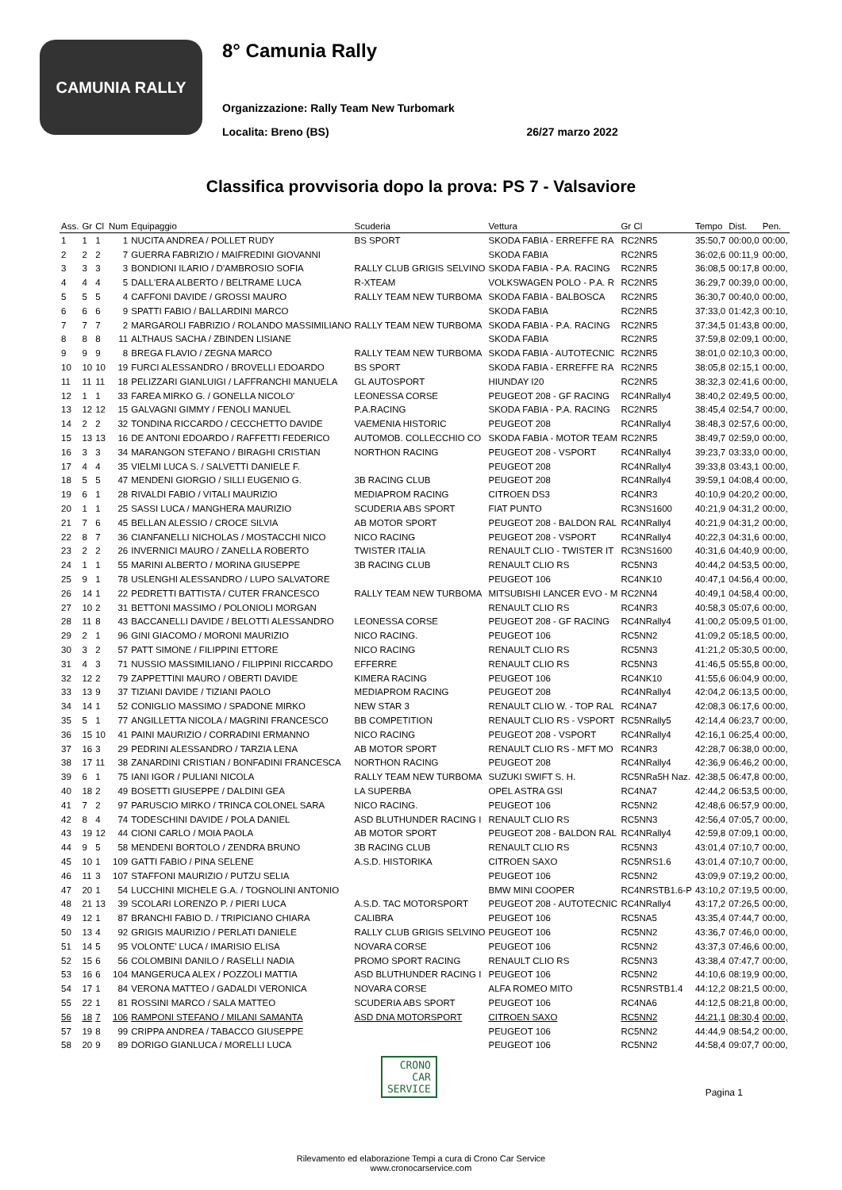CAMUNIA RALLY
8° Camunia Rally
Organizzazione: Rally Team New Turbomark
Localita: Breno (BS) 26/27 marzo 2022
Classifica provvisoria dopo la prova: PS 7 - Valsaviore
| Ass. | Gr | Cl | Num | Equipaggio | Scuderia | Vettura | Gr Cl | Tempo | Dist. | Pen. |
| --- | --- | --- | --- | --- | --- | --- | --- | --- | --- | --- |
| 1 | 1 | 1 | 1 | NUCITA ANDREA / POLLET RUDY | BS SPORT | SKODA FABIA - ERREFFE RA | RC2NR5 | 35:50,7 | 00:00,0 | 00:00, |
| 2 | 2 | 2 | 7 | GUERRA FABRIZIO / MAIFREDINI GIOVANNI | | SKODA FABIA | RC2NR5 | 36:02,6 | 00:11,9 | 00:00, |
| 3 | 3 | 3 | 3 | BONDIONI ILARIO / D'AMBROSIO SOFIA | RALLY CLUB GRIGIS SELVINO | SKODA FABIA - P.A. RACING | RC2NR5 | 36:08,5 | 00:17,8 | 00:00, |
| 4 | 4 | 4 | 5 | DALL'ERA ALBERTO / BELTRAME LUCA | R-XTEAM | VOLKSWAGEN POLO - P.A. R | RC2NR5 | 36:29,7 | 00:39,0 | 00:00, |
| 5 | 5 | 5 | 4 | CAFFONI DAVIDE / GROSSI MAURO | RALLY TEAM NEW TURBOMA | SKODA FABIA - BALBOSCA | RC2NR5 | 36:30,7 | 00:40,0 | 00:00, |
| 6 | 6 | 6 | 9 | SPATTI FABIO / BALLARDINI MARCO | | SKODA FABIA | RC2NR5 | 37:33,0 | 01:42,3 | 00:10, |
| 7 | 7 | 7 | 2 | MARGAROLI FABRIZIO / ROLANDO MASSIMILIANO | RALLY TEAM NEW TURBOMA | SKODA FABIA - P.A. RACING | RC2NR5 | 37:34,5 | 01:43,8 | 00:00, |
| 8 | 8 | 8 | 11 | ALTHAUS SACHA / ZBINDEN LISIANE | | SKODA FABIA | RC2NR5 | 37:59,8 | 02:09,1 | 00:00, |
| 9 | 9 | 9 | 8 | BREGA FLAVIO / ZEGNA MARCO | RALLY TEAM NEW TURBOMA | SKODA FABIA - AUTOTECNIC | RC2NR5 | 38:01,0 | 02:10,3 | 00:00, |
| 10 | 10 | 10 | 19 | FURCI ALESSANDRO / BROVELLI EDOARDO | BS SPORT | SKODA FABIA - ERREFFE RA | RC2NR5 | 38:05,8 | 02:15,1 | 00:00, |
| 11 | 11 | 11 | 18 | PELIZZARI GIANLUIGI / LAFFRANCHI MANUELA | GL AUTOSPORT | HIUNDAY I20 | RC2NR5 | 38:32,3 | 02:41,6 | 00:00, |
| 12 | 1 | 1 | 33 | FAREA MIRKO G. / GONELLA NICOLO' | LEONESSA CORSE | PEUGEOT 208 - GF RACING | RC4NRally4 | 38:40,2 | 02:49,5 | 00:00, |
| 13 | 12 | 12 | 15 | GALVAGNI GIMMY / FENOLI MANUEL | P.A.RACING | SKODA FABIA - P.A. RACING | RC2NR5 | 38:45,4 | 02:54,7 | 00:00, |
| 14 | 2 | 2 | 32 | TONDINA RICCARDO / CECCHETTO DAVIDE | VAEMENIA HISTORIC | PEUGEOT 208 | RC4NRally4 | 38:48,3 | 02:57,6 | 00:00, |
| 15 | 13 | 13 | 16 | DE ANTONI EDOARDO / RAFFETTI FEDERICO | AUTOMOB. COLLECCHIO CO | SKODA FABIA - MOTOR TEAM | RC2NR5 | 38:49,7 | 02:59,0 | 00:00, |
| 16 | 3 | 3 | 34 | MARANGON STEFANO / BIRAGHI CRISTIAN | NORTHON RACING | PEUGEOT 208 - VSPORT | RC4NRally4 | 39:23,7 | 03:33,0 | 00:00, |
| 17 | 4 | 4 | 35 | VIELMI LUCA S. / SALVETTI DANIELE F. | | PEUGEOT 208 | RC4NRally4 | 39:33,8 | 03:43,1 | 00:00, |
| 18 | 5 | 5 | 47 | MENDENI GIORGIO / SILLI EUGENIO G. | 3B RACING CLUB | PEUGEOT 208 | RC4NRally4 | 39:59,1 | 04:08,4 | 00:00, |
| 19 | 6 | 1 | 28 | RIVALDI FABIO / VITALI MAURIZIO | MEDIAPROM RACING | CITROEN DS3 | RC4NR3 | 40:10,9 | 04:20,2 | 00:00, |
| 20 | 1 | 1 | 25 | SASSI LUCA / MANGHERA MAURIZIO | SCUDERIA ABS SPORT | FIAT PUNTO | RC3NS1600 | 40:21,9 | 04:31,2 | 00:00, |
| 21 | 7 | 6 | 45 | BELLAN ALESSIO / CROCE SILVIA | AB MOTOR SPORT | PEUGEOT 208 - BALDON RAL | RC4NRally4 | 40:21,9 | 04:31,2 | 00:00, |
| 22 | 8 | 7 | 36 | CIANFANELLI NICHOLAS / MOSTACCHI NICO | NICO RACING | PEUGEOT 208 - VSPORT | RC4NRally4 | 40:22,3 | 04:31,6 | 00:00, |
| 23 | 2 | 2 | 26 | INVERNICI MAURO / ZANELLA ROBERTO | TWISTER ITALIA | RENAULT CLIO - TWISTER IT | RC3NS1600 | 40:31,6 | 04:40,9 | 00:00, |
| 24 | 1 | 1 | 55 | MARINI ALBERTO / MORINA GIUSEPPE | 3B RACING CLUB | RENAULT CLIO RS | RC5NN3 | 40:44,2 | 04:53,5 | 00:00, |
| 25 | 9 | 1 | 78 | USLENGHI ALESSANDRO / LUPO SALVATORE | | PEUGEOT 106 | RC4NK10 | 40:47,1 | 04:56,4 | 00:00, |
| 26 | 14 | 1 | 22 | PEDRETTI BATTISTA / CUTER FRANCESCO | RALLY TEAM NEW TURBOMA | MITSUBISHI LANCER EVO - M | RC2NN4 | 40:49,1 | 04:58,4 | 00:00, |
| 27 | 10 | 2 | 31 | BETTONI MASSIMO / POLONIOLI MORGAN | | RENAULT CLIO RS | RC4NR3 | 40:58,3 | 05:07,6 | 00:00, |
| 28 | 11 | 8 | 43 | BACCANELLI DAVIDE / BELOTTI ALESSANDRO | LEONESSA CORSE | PEUGEOT 208 - GF RACING | RC4NRally4 | 41:00,2 | 05:09,5 | 01:00, |
| 29 | 2 | 1 | 96 | GINI GIACOMO / MORONI MAURIZIO | NICO RACING. | PEUGEOT 106 | RC5NN2 | 41:09,2 | 05:18,5 | 00:00, |
| 30 | 3 | 2 | 57 | PATT SIMONE / FILIPPINI ETTORE | NICO RACING | RENAULT CLIO RS | RC5NN3 | 41:21,2 | 05:30,5 | 00:00, |
| 31 | 4 | 3 | 71 | NUSSIO MASSIMILIANO / FILIPPINI RICCARDO | EFFERRE | RENAULT CLIO RS | RC5NN3 | 41:46,5 | 05:55,8 | 00:00, |
| 32 | 12 | 2 | 79 | ZAPPETTINI MAURO / OBERTI DAVIDE | KIMERA RACING | PEUGEOT 106 | RC4NK10 | 41:55,6 | 06:04,9 | 00:00, |
| 33 | 13 | 9 | 37 | TIZIANI DAVIDE / TIZIANI PAOLO | MEDIAPROM RACING | PEUGEOT 208 | RC4NRally4 | 42:04,2 | 06:13,5 | 00:00, |
| 34 | 14 | 1 | 52 | CONIGLIO MASSIMO / SPADONE MIRKO | NEW STAR 3 | RENAULT CLIO W. - TOP RAL | RC4NA7 | 42:08,3 | 06:17,6 | 00:00, |
| 35 | 5 | 1 | 77 | ANGILLETTA NICOLA / MAGRINI FRANCESCO | BB COMPETITION | RENAULT CLIO RS - VSPORT | RC5NRally5 | 42:14,4 | 06:23,7 | 00:00, |
| 36 | 15 | 10 | 41 | PAINI MAURIZIO / CORRADINI ERMANNO | NICO RACING | PEUGEOT 208 - VSPORT | RC4NRally4 | 42:16,1 | 06:25,4 | 00:00, |
| 37 | 16 | 3 | 29 | PEDRINI ALESSANDRO / TARZIA LENA | AB MOTOR SPORT | RENAULT CLIO RS - MFT MO | RC4NR3 | 42:28,7 | 06:38,0 | 00:00, |
| 38 | 17 | 11 | 38 | ZANARDINI CRISTIAN / BONFADINI FRANCESCA | NORTHON RACING | PEUGEOT 208 | RC4NRally4 | 42:36,9 | 06:46,2 | 00:00, |
| 39 | 6 | 1 | 75 | IANI IGOR / PULIANI NICOLA | RALLY TEAM NEW TURBOMA | SUZUKI SWIFT S. H. | RC5NRa5H Naz. | 42:38,5 | 06:47,8 | 00:00, |
| 40 | 18 | 2 | 49 | BOSETTI GIUSEPPE / DALDINI GEA | LA SUPERBA | OPEL ASTRA GSI | RC4NA7 | 42:44,2 | 06:53,5 | 00:00, |
| 41 | 7 | 2 | 97 | PARUSCIO MIRKO / TRINCA COLONEL SARA | NICO RACING. | PEUGEOT 106 | RC5NN2 | 42:48,6 | 06:57,9 | 00:00, |
| 42 | 8 | 4 | 74 | TODESCHINI DAVIDE / POLA DANIEL | ASD BLUTHUNDER RACING I | RENAULT CLIO RS | RC5NN3 | 42:56,4 | 07:05,7 | 00:00, |
| 43 | 19 | 12 | 44 | CIONI CARLO / MOIA PAOLA | AB MOTOR SPORT | PEUGEOT 208 - BALDON RAL | RC4NRally4 | 42:59,8 | 07:09,1 | 00:00, |
| 44 | 9 | 5 | 58 | MENDENI BORTOLO / ZENDRA BRUNO | 3B RACING CLUB | RENAULT CLIO RS | RC5NN3 | 43:01,4 | 07:10,7 | 00:00, |
| 45 | 10 | 1 | 109 | GATTI FABIO / PINA SELENE | A.S.D. HISTORIKA | CITROEN SAXO | RC5NRS1.6 | 43:01,4 | 07:10,7 | 00:00, |
| 46 | 11 | 3 | 107 | STAFFONI MAURIZIO / PUTZU SELIA | | PEUGEOT 106 | RC5NN2 | 43:09,9 | 07:19,2 | 00:00, |
| 47 | 20 | 1 | 54 | LUCCHINI MICHELE G.A. / TOGNOLINI ANTONIO | | BMW MINI COOPER | RC4NRSTB1.6-P | 43:10,2 | 07:19,5 | 00:00, |
| 48 | 21 | 13 | 39 | SCOLARI LORENZO P. / PIERI LUCA | A.S.D. TAC MOTORSPORT | PEUGEOT 208 - AUTOTECNIC | RC4NRally4 | 43:17,2 | 07:26,5 | 00:00, |
| 49 | 12 | 1 | 87 | BRANCHI FABIO D. / TRIPICIANO CHIARA | CALIBRA | PEUGEOT 106 | RC5NA5 | 43:35,4 | 07:44,7 | 00:00, |
| 50 | 13 | 4 | 92 | GRIGIS MAURIZIO / PERLATI DANIELE | RALLY CLUB GRIGIS SELVINO | PEUGEOT 106 | RC5NN2 | 43:36,7 | 07:46,0 | 00:00, |
| 51 | 14 | 5 | 95 | VOLONTE' LUCA / IMARISIO ELISA | NOVARA CORSE | PEUGEOT 106 | RC5NN2 | 43:37,3 | 07:46,6 | 00:00, |
| 52 | 15 | 6 | 56 | COLOMBINI DANILO / RASELLI NADIA | PROMO SPORT RACING | RENAULT CLIO RS | RC5NN3 | 43:38,4 | 07:47,7 | 00:00, |
| 53 | 16 | 6 | 104 | MANGERUCA ALEX / POZZOLI MATTIA | ASD BLUTHUNDER RACING I | PEUGEOT 106 | RC5NN2 | 44:10,6 | 08:19,9 | 00:00, |
| 54 | 17 | 1 | 84 | VERONA MATTEO / GADALDI VERONICA | NOVARA CORSE | ALFA ROMEO MITO | RC5NRSTB1.4 | 44:12,2 | 08:21,5 | 00:00, |
| 55 | 22 | 1 | 81 | ROSSINI MARCO / SALA MATTEO | SCUDERIA ABS SPORT | PEUGEOT 106 | RC4NA6 | 44:12,5 | 08:21,8 | 00:00, |
| 56 | 18 | 7 | 106 | RAMPONI STEFANO / MILANI SAMANTA | ASD DNA MOTORSPORT | CITROEN SAXO | RC5NN2 | 44:21,1 | 08:30,4 | 00:00, |
| 57 | 19 | 8 | 99 | CRIPPA ANDREA / TABACCO GIUSEPPE | | PEUGEOT 106 | RC5NN2 | 44:44,9 | 08:54,2 | 00:00, |
| 58 | 20 | 9 | 89 | DORIGO GIANLUCA / MORELLI LUCA | | PEUGEOT 106 | RC5NN2 | 44:58,4 | 09:07,7 | 00:00, |
CRONO
CAR
SERVICE
Pagina 1
Rilevamento ed elaborazione Tempi a cura di Crono Car Service
www.cronocarservice.com